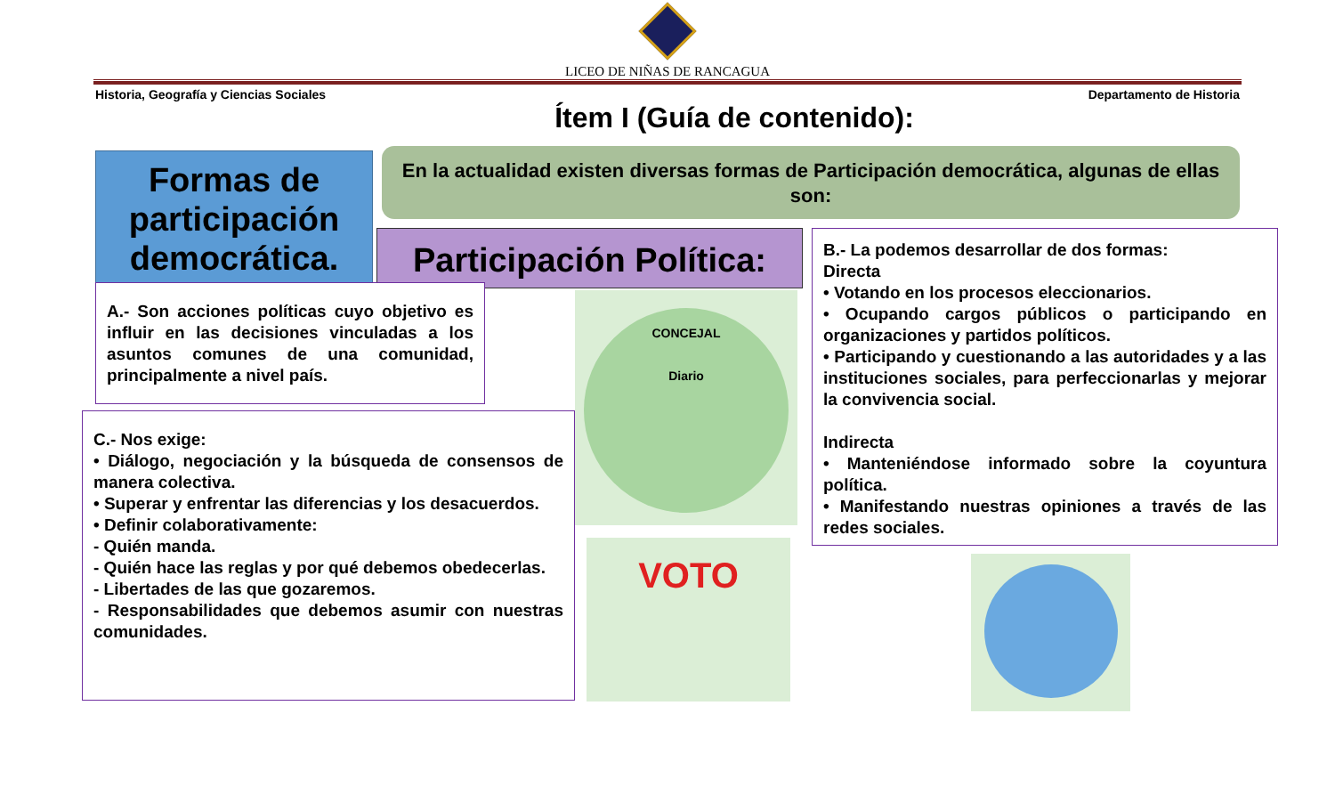LICEO DE NIÑAS DE RANCAGUA
Historia, Geografía y Ciencias Sociales Departamento de Historia
Ítem I (Guía de contenido):
Formas de participación democrática.
En la actualidad existen diversas formas de Participación democrática, algunas de ellas son:
Participación Política:
A.- Son acciones políticas cuyo objetivo es influir en las decisiones vinculadas a los asuntos comunes de una comunidad, principalmente a nivel país.
B.- La podemos desarrollar de dos formas:
Directa
• Votando en los procesos eleccionarios.
• Ocupando cargos públicos o participando en organizaciones y partidos políticos.
• Participando y cuestionando a las autoridades y a las instituciones sociales, para perfeccionarlas y mejorar la convivencia social.
Indirecta
• Manteniéndose informado sobre la coyuntura política.
• Manifestando nuestras opiniones a través de las redes sociales.
C.- Nos exige:
• Diálogo, negociación y la búsqueda de consensos de manera colectiva.
• Superar y enfrentar las diferencias y los desacuerdos.
• Definir colaborativamente:
- Quién manda.
- Quién hace las reglas y por qué debemos obedecerlas.
- Libertades de las que gozaremos.
- Responsabilidades que debemos asumir con nuestras comunidades.
CONCEJAL
Diario
VOTO